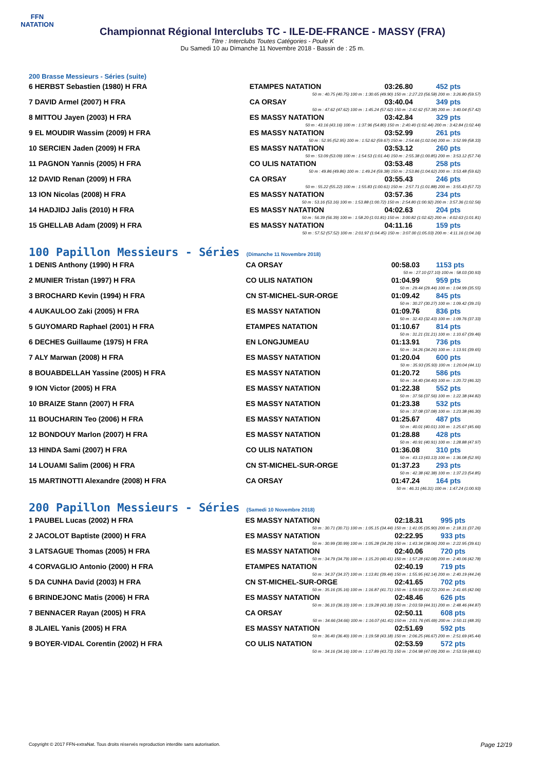FFN
NATATION
Championnat Régional Interclubs TC - ILE-DE-FRANCE - MASSY (FRA)
Titre : Interclubs Toutes Catégories - Poule K
Du Samedi 10 au Dimanche 11 Novembre 2018 - Bassin de : 25 m.
200 Brasse Messieurs - Séries (suite)
| 6 HERBST Sebastien (1980) H FRA | ETAMPES NATATION | 03:26.80 | 452 pts |
| 50 m : 40.75 (40.75) 100 m : 1:30.65 (49.90) 150 m : 2:27.23 (56.58) 200 m : 3:26.80 (59.57) | | | |
| 7 DAVID Armel (2007) H FRA | CA ORSAY | 03:40.04 | 349 pts |
| 50 m : 47.62 (47.62) 100 m : 1:45.24 (57.62) 150 m : 2:42.62 (57.38) 200 m : 3:40.04 (57.42) | | | |
| 8 MITTOU Jayen (2003) H FRA | ES MASSY NATATION | 03:42.84 | 329 pts |
| 50 m : 43.16 (43.16) 100 m : 1:37.96 (54.80) 150 m : 2:40.40 (1:02.44) 200 m : 3:42.84 (1:02.44) | | | |
| 9 EL MOUDIR Wassim (2009) H FRA | ES MASSY NATATION | 03:52.99 | 261 pts |
| 50 m : 52.95 (52.95) 100 m : 1:52.62 (59.67) 150 m : 2:54.66 (1:02.04) 200 m : 3:52.99 (58.33) | | | |
| 10 SERCIEN Jaden (2009) H FRA | ES MASSY NATATION | 03:53.12 | 260 pts |
| 50 m : 53.09 (53.09) 100 m : 1:54.53 (1:01.44) 150 m : 2:55.38 (1:00.85) 200 m : 3:53.12 (57.74) | | | |
| 11 PAGNON Yannis (2005) H FRA | CO ULIS NATATION | 03:53.48 | 258 pts |
| 50 m : 49.86 (49.86) 100 m : 1:49.24 (59.38) 150 m : 2:53.86 (1:04.62) 200 m : 3:53.48 (59.62) | | | |
| 12 DAVID Renan (2009) H FRA | CA ORSAY | 03:55.43 | 246 pts |
| 50 m : 55.22 (55.22) 100 m : 1:55.83 (1:00.61) 150 m : 2:57.71 (1:01.88) 200 m : 3:55.43 (57.72) | | | |
| 13 ION Nicolas (2008) H FRA | ES MASSY NATATION | 03:57.36 | 234 pts |
| 50 m : 53.16 (53.16) 100 m : 1:53.88 (1:00.72) 150 m : 2:54.80 (1:00.92) 200 m : 3:57.36 (1:02.56) | | | |
| 14 HADJIDJ Jalis (2010) H FRA | ES MASSY NATATION | 04:02.63 | 204 pts |
| 50 m : 56.39 (56.39) 100 m : 1:58.20 (1:01.81) 150 m : 3:00.82 (1:02.62) 200 m : 4:02.63 (1:01.81) | | | |
| 15 GHELLAB Adam (2009) H FRA | ES MASSY NATATION | 04:11.16 | 159 pts |
| 50 m : 57.52 (57.52) 100 m : 2:01.97 (1:04.45) 150 m : 3:07.00 (1:05.03) 200 m : 4:11.16 (1:04.16) | | | |
100 Papillon Messieurs - Séries (Dimanche 11 Novembre 2018)
| 1 DENIS Anthony (1990) H FRA | CA ORSAY | 00:58.03 | 1153 pts |
| 50 m : 27.10 (27.10) 100 m : 58.03 (30.93) | | | |
| 2 MUNIER Tristan (1997) H FRA | CO ULIS NATATION | 01:04.99 | 959 pts |
| 50 m : 29.44 (29.44) 100 m : 1:04.99 (35.55) | | | |
| 3 BROCHARD Kevin (1994) H FRA | CN ST-MICHEL-SUR-ORGE | 01:09.42 | 845 pts |
| 50 m : 30.27 (30.27) 100 m : 1:09.42 (39.15) | | | |
| 4 AUKAULOO Zaki (2005) H FRA | ES MASSY NATATION | 01:09.76 | 836 pts |
| 50 m : 32.43 (32.43) 100 m : 1:09.76 (37.33) | | | |
| 5 GUYOMARD Raphael (2001) H FRA | ETAMPES NATATION | 01:10.67 | 814 pts |
| 50 m : 31.21 (31.21) 100 m : 1:10.67 (39.46) | | | |
| 6 DECHES Guillaume (1975) H FRA | EN LONGJUMEAU | 01:13.91 | 736 pts |
| 50 m : 34.26 (34.26) 100 m : 1:13.91 (39.65) | | | |
| 7 ALY Marwan (2008) H FRA | ES MASSY NATATION | 01:20.04 | 600 pts |
| 50 m : 35.93 (35.93) 100 m : 1:20.04 (44.11) | | | |
| 8 BOUABDELLAH Yassine (2005) H FRA | ES MASSY NATATION | 01:20.72 | 586 pts |
| 50 m : 34.40 (34.40) 100 m : 1:20.72 (46.32) | | | |
| 9 ION Victor (2005) H FRA | ES MASSY NATATION | 01:22.38 | 552 pts |
| 50 m : 37.56 (37.56) 100 m : 1:22.38 (44.82) | | | |
| 10 BRAIZE Stann (2007) H FRA | ES MASSY NATATION | 01:23.38 | 532 pts |
| 50 m : 37.08 (37.08) 100 m : 1:23.38 (46.30) | | | |
| 11 BOUCHARIN Teo (2006) H FRA | ES MASSY NATATION | 01:25.67 | 487 pts |
| 50 m : 40.01 (40.01) 100 m : 1:25.67 (45.66) | | | |
| 12 BONDOUY Marlon (2007) H FRA | ES MASSY NATATION | 01:28.88 | 428 pts |
| 50 m : 40.91 (40.91) 100 m : 1:28.88 (47.97) | | | |
| 13 HINDA Sami (2007) H FRA | CO ULIS NATATION | 01:36.08 | 310 pts |
| 50 m : 43.13 (43.13) 100 m : 1:36.08 (52.95) | | | |
| 14 LOUAMI Salim (2006) H FRA | CN ST-MICHEL-SUR-ORGE | 01:37.23 | 293 pts |
| 50 m : 42.38 (42.38) 100 m : 1:37.23 (54.85) | | | |
| 15 MARTINOTTI Alexandre (2008) H FRA | CA ORSAY | 01:47.24 | 164 pts |
| 50 m : 46.31 (46.31) 100 m : 1:47.24 (1:00.93) | | | |
200 Papillon Messieurs - Séries (Samedi 10 Novembre 2018)
| 1 PAUBEL Lucas (2002) H FRA | ES MASSY NATATION | 02:18.31 | 995 pts |
| 50 m : 30.71 (30.71) 100 m : 1:05.15 (34.44) 150 m : 1:41.05 (35.90) 200 m : 2:18.31 (37.26) | | | |
| 2 JACOLOT Baptiste (2000) H FRA | ES MASSY NATATION | 02:22.95 | 933 pts |
| 50 m : 30.99 (30.99) 100 m : 1:05.28 (34.29) 150 m : 1:43.34 (38.06) 200 m : 2:22.95 (39.61) | | | |
| 3 LATSAGUE Thomas (2005) H FRA | ES MASSY NATATION | 02:40.06 | 720 pts |
| 50 m : 34.79 (34.79) 100 m : 1:15.20 (40.41) 150 m : 1:57.28 (42.08) 200 m : 2:40.06 (42.78) | | | |
| 4 CORVAGLIO Antonio (2000) H FRA | ETAMPES NATATION | 02:40.19 | 719 pts |
| 50 m : 34.37 (34.37) 100 m : 1:13.81 (39.44) 150 m : 1:55.95 (42.14) 200 m : 2:40.19 (44.24) | | | |
| 5 DA CUNHA David (2003) H FRA | CN ST-MICHEL-SUR-ORGE | 02:41.65 | 702 pts |
| 50 m : 35.16 (35.16) 100 m : 1:16.87 (41.71) 150 m : 1:59.59 (42.72) 200 m : 2:41.65 (42.06) | | | |
| 6 BRINDEJONC Matis (2006) H FRA | ES MASSY NATATION | 02:48.46 | 626 pts |
| 50 m : 36.10 (36.10) 100 m : 1:19.28 (43.18) 150 m : 2:03.59 (44.31) 200 m : 2:48.46 (44.87) | | | |
| 7 BENNACER Rayan (2005) H FRA | CA ORSAY | 02:50.11 | 608 pts |
| 50 m : 34.66 (34.66) 100 m : 1:16.07 (41.41) 150 m : 2:01.76 (45.69) 200 m : 2:50.11 (48.35) | | | |
| 8 JLAIEL Yanis (2005) H FRA | ES MASSY NATATION | 02:51.69 | 592 pts |
| 50 m : 36.40 (36.40) 100 m : 1:19.58 (43.18) 150 m : 2:06.25 (46.67) 200 m : 2:51.69 (45.44) | | | |
| 9 BOYER-VIDAL Corentin (2002) H FRA | CO ULIS NATATION | 02:53.59 | 572 pts |
| 50 m : 34.16 (34.16) 100 m : 1:17.89 (43.73) 150 m : 2:04.98 (47.09) 200 m : 2:53.59 (48.61) | | | |
Copyright © 2017 FFN-extraNat. Tous droits réservés reproduction interdite sans autorisation.
Page 12/19